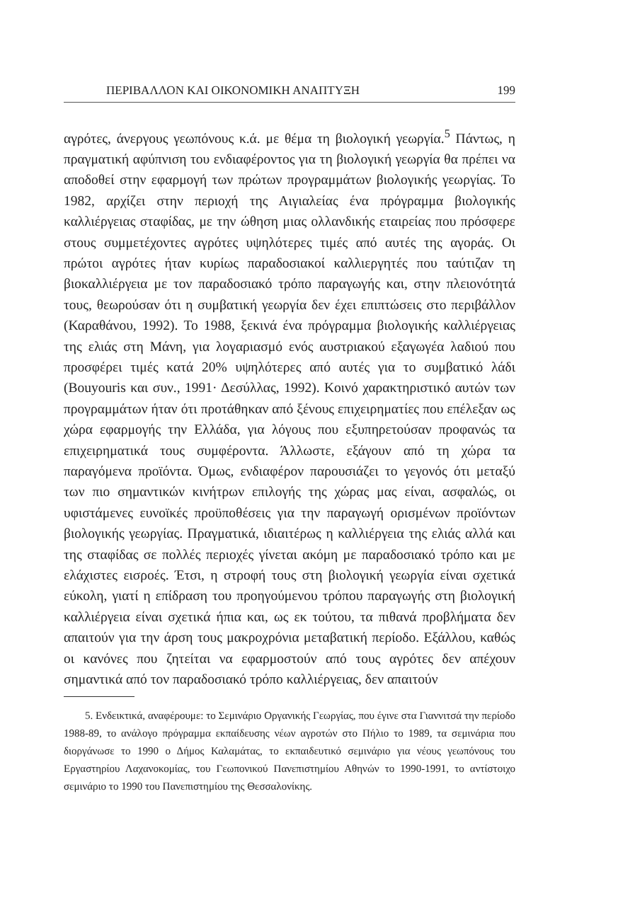ΠΕΡΙΒΑΛΛΟΝ ΚΑΙ ΟΙΚΟΝΟΜΙΚΗ ΑΝΑΠΤΥΞΗ 199
αγρότες, άνεργους γεωπόνους κ.ά. με θέμα τη βιολογική γεωργία.<sup>5</sup> Πάντως, η πραγματική αφύπνιση του ενδιαφέροντος για τη βιολογική γεωργία θα πρέπει να αποδοθεί στην εφαρμογή των πρώτων προγραμμάτων βιολογικής γεωργίας. Το 1982, αρχίζει στην περιοχή της Αιγιαλείας ένα πρόγραμμα βιολογικής καλλιέργειας σταφίδας, με την ώθηση μιας ολλανδικής εταιρείας που πρόσφερε στους συμμετέχοντες αγρότες υψηλότερες τιμές από αυτές της αγοράς. Οι πρώτοι αγρότες ήταν κυρίως παραδοσιακοί καλλιεργητές που ταύτιζαν τη βιοκαλλιέργεια με τον παραδοσιακό τρόπο παραγωγής και, στην πλειονότητά τους, θεωρούσαν ότι η συμβατική γεωργία δεν έχει επιπτώσεις στο περιβάλλον (Καραθάνου, 1992). Το 1988, ξεκινά ένα πρόγραμμα βιολογικής καλλιέργειας της ελιάς στη Μάνη, για λογαριασμό ενός αυστριακού εξαγωγέα λαδιού που προσφέρει τιμές κατά 20% υψηλότερες από αυτές για το συμβατικό λάδι (Bouyouris και συν., 1991· Δεσύλλας, 1992). Κοινό χαρακτηριστικό αυτών των προγραμμάτων ήταν ότι προτάθηκαν από ξένους επιχειρηματίες που επέλεξαν ως χώρα εφαρμογής την Ελλάδα, για λόγους που εξυπηρετούσαν προφανώς τα επιχειρηματικά τους συμφέροντα. Άλλωστε, εξάγουν από τη χώρα τα παραγόμενα προϊόντα. Όμως, ενδιαφέρον παρουσιάζει το γεγονός ότι μεταξύ των πιο σημαντικών κινήτρων επιλογής της χώρας μας είναι, ασφαλώς, οι υφιστάμενες ευνοϊκές προϋποθέσεις για την παραγωγή ορισμένων προϊόντων βιολογικής γεωργίας. Πραγματικά, ιδιαιτέρως η καλλιέργεια της ελιάς αλλά και της σταφίδας σε πολλές περιοχές γίνεται ακόμη με παραδοσιακό τρόπο και με ελάχιστες εισροές. Έτσι, η στροφή τους στη βιολογική γεωργία είναι σχετικά εύκολη, γιατί η επίδραση του προηγούμενου τρόπου παραγωγής στη βιολογική καλλιέργεια είναι σχετικά ήπια και, ως εκ τούτου, τα πιθανά προβλήματα δεν απαιτούν για την άρση τους μακροχρόνια μεταβατική περίοδο. Εξάλλου, καθώς οι κανόνες που ζητείται να εφαρμοστούν από τους αγρότες δεν απέχουν σημαντικά από τον παραδοσιακό τρόπο καλλιέργειας, δεν απαιτούν
5. Ενδεικτικά, αναφέρουμε: το Σεμινάριο Οργανικής Γεωργίας, που έγινε στα Γιαννιτσά την περίοδο 1988-89, το ανάλογο πρόγραμμα εκπαίδευσης νέων αγροτών στο Πήλιο το 1989, τα σεμινάρια που διοργάνωσε το 1990 ο Δήμος Καλαμάτας, το εκπαιδευτικό σεμινάριο για νέους γεωπόνους του Εργαστηρίου Λαχανοκομίας, του Γεωπονικού Πανεπιστημίου Αθηνών το 1990-1991, το αντίστοιχο σεμινάριο το 1990 του Πανεπιστημίου της Θεσσαλονίκης.